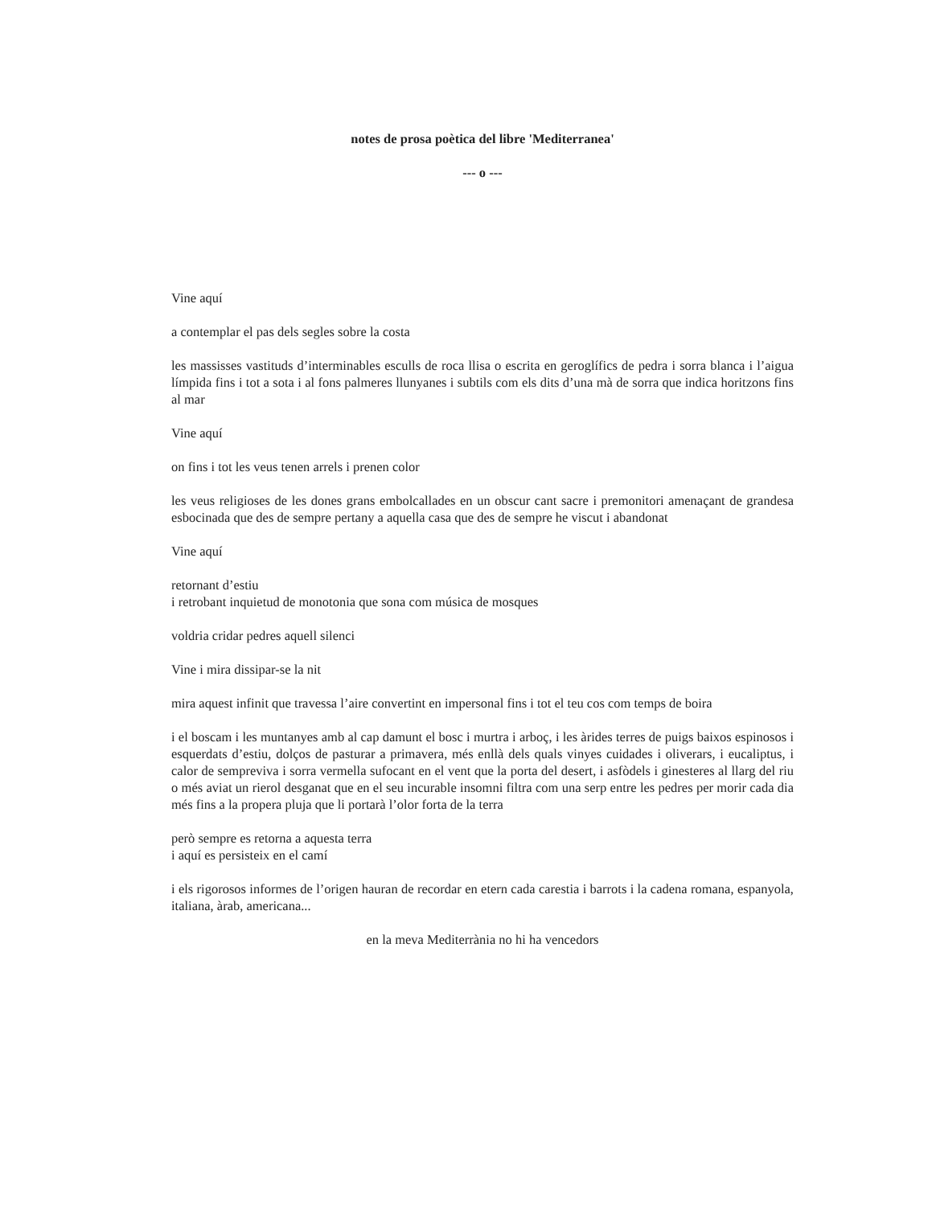notes de prosa poètica del libre 'Mediterranea'
--- o ---
Vine aquí
a contemplar el pas dels segles sobre la costa
les massisses vastituds d’interminables esculls de roca llisa o escrita en geroglífics de pedra i sorra blanca i l’aigua límpida fins i tot a sota i al fons palmeres llunyanes i subtils com els dits d’una mà de sorra que indica horitzons fins al mar
Vine aquí
on fins i tot les veus tenen arrels i prenen color
les veus religioses de les dones grans embolcallades en un obscur cant sacre i premonitori amenaçant de grandesa esbocinada que des de sempre pertany a aquella casa que des de sempre he viscut i abandonat
Vine aquí
retornant d’estiu
i retrobant inquietud de monotonia que sona com música de mosques
voldria cridar pedres aquell silenci
Vine i mira dissipar-se la nit
mira aquest infinit que travessa l’aire convertint en impersonal fins i tot el teu cos com temps de boira
i el boscam i les muntanyes amb al cap damunt el bosc i murtra i arboç, i les àrides terres de puigs baixos espinosos i esquerdats d’estiu, dolços de pasturar a primavera, més enllà dels quals vinyes cuidades i oliverars, i eucaliptus, i calor de sempreviva i sorra vermella sufocant en el vent que la porta del desert, i asfòdels i ginesteres al llarg del riu o més aviat un rierol desganat que en el seu incurable insomni filtra com una serp entre les pedres per morir cada dia més fins a la propera pluja que li portarà l’olor forta de la terra
però sempre es retorna a aquesta terra
i aquí es persisteix en el camí
i els rigorosos informes de l’origen hauran de recordar en etern cada carestia i barrots i la cadena romana, espanyola, italiana, àrab, americana...
en la meva Mediterrània no hi ha vencedors